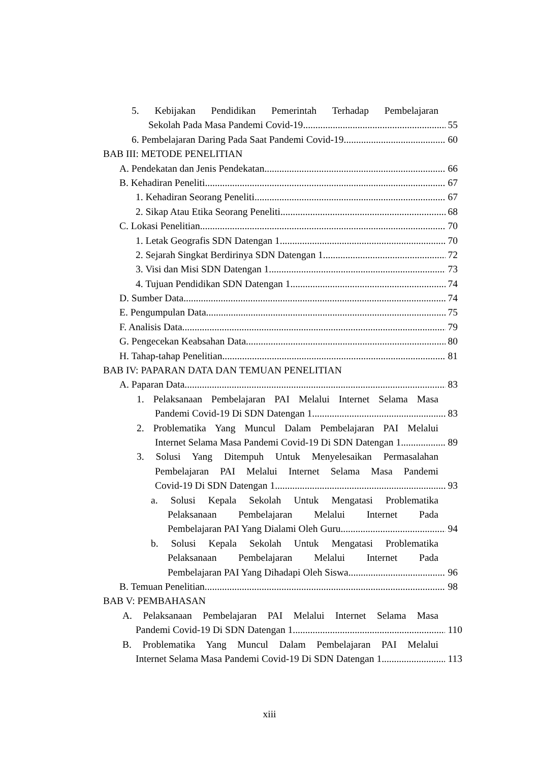5. Kebijakan Pendidikan Pemerintah Terhadap Pembelajaran
Sekolah Pada Masa Pandemi Covid-19 55
6. Pembelajaran Daring Pada Saat Pandemi Covid-19 60
BAB III: METODE PENELITIAN
A. Pendekatan dan Jenis Pendekatan 66
B. Kehadiran Peneliti 67
1. Kehadiran Seorang Peneliti 67
2. Sikap Atau Etika Seorang Peneliti 68
C. Lokasi Penelitian 70
1. Letak Geografis SDN Datengan 1 70
2. Sejarah Singkat Berdirinya SDN Datengan 1 72
3. Visi dan Misi SDN Datengan 1 73
4. Tujuan Pendidikan SDN Datengan 1 74
D. Sumber Data 74
E. Pengumpulan Data 75
F. Analisis Data 79
G. Pengecekan Keabsahan Data 80
H. Tahap-tahap Penelitian 81
BAB IV: PAPARAN DATA DAN TEMUAN PENELITIAN
A. Paparan Data 83
1. Pelaksanaan Pembelajaran PAI Melalui Internet Selama Masa
Pandemi Covid-19 Di SDN Datengan 1 83
2. Problematika Yang Muncul Dalam Pembelajaran PAI Melalui
Internet Selama Masa Pandemi Covid-19 Di SDN Datengan 1 89
3. Solusi Yang Ditempuh Untuk Menyelesaikan Permasalahan
Pembelajaran PAI Melalui Internet Selama Masa Pandemi
Covid-19 Di SDN Datengan 1 93
a. Solusi Kepala Sekolah Untuk Mengatasi Problematika
Pelaksanaan Pembelajaran Melalui Internet Pada
Pembelajaran PAI Yang Dialami Oleh Guru 94
b. Solusi Kepala Sekolah Untuk Mengatasi Problematika
Pelaksanaan Pembelajaran Melalui Internet Pada
Pembelajaran PAI Yang Dihadapi Oleh Siswa 96
B. Temuan Penelitian 98
BAB V: PEMBAHASAN
A. Pelaksanaan Pembelajaran PAI Melalui Internet Selama Masa
Pandemi Covid-19 Di SDN Datengan 1 110
B. Problematika Yang Muncul Dalam Pembelajaran PAI Melalui
Internet Selama Masa Pandemi Covid-19 Di SDN Datengan 1 113
xiii